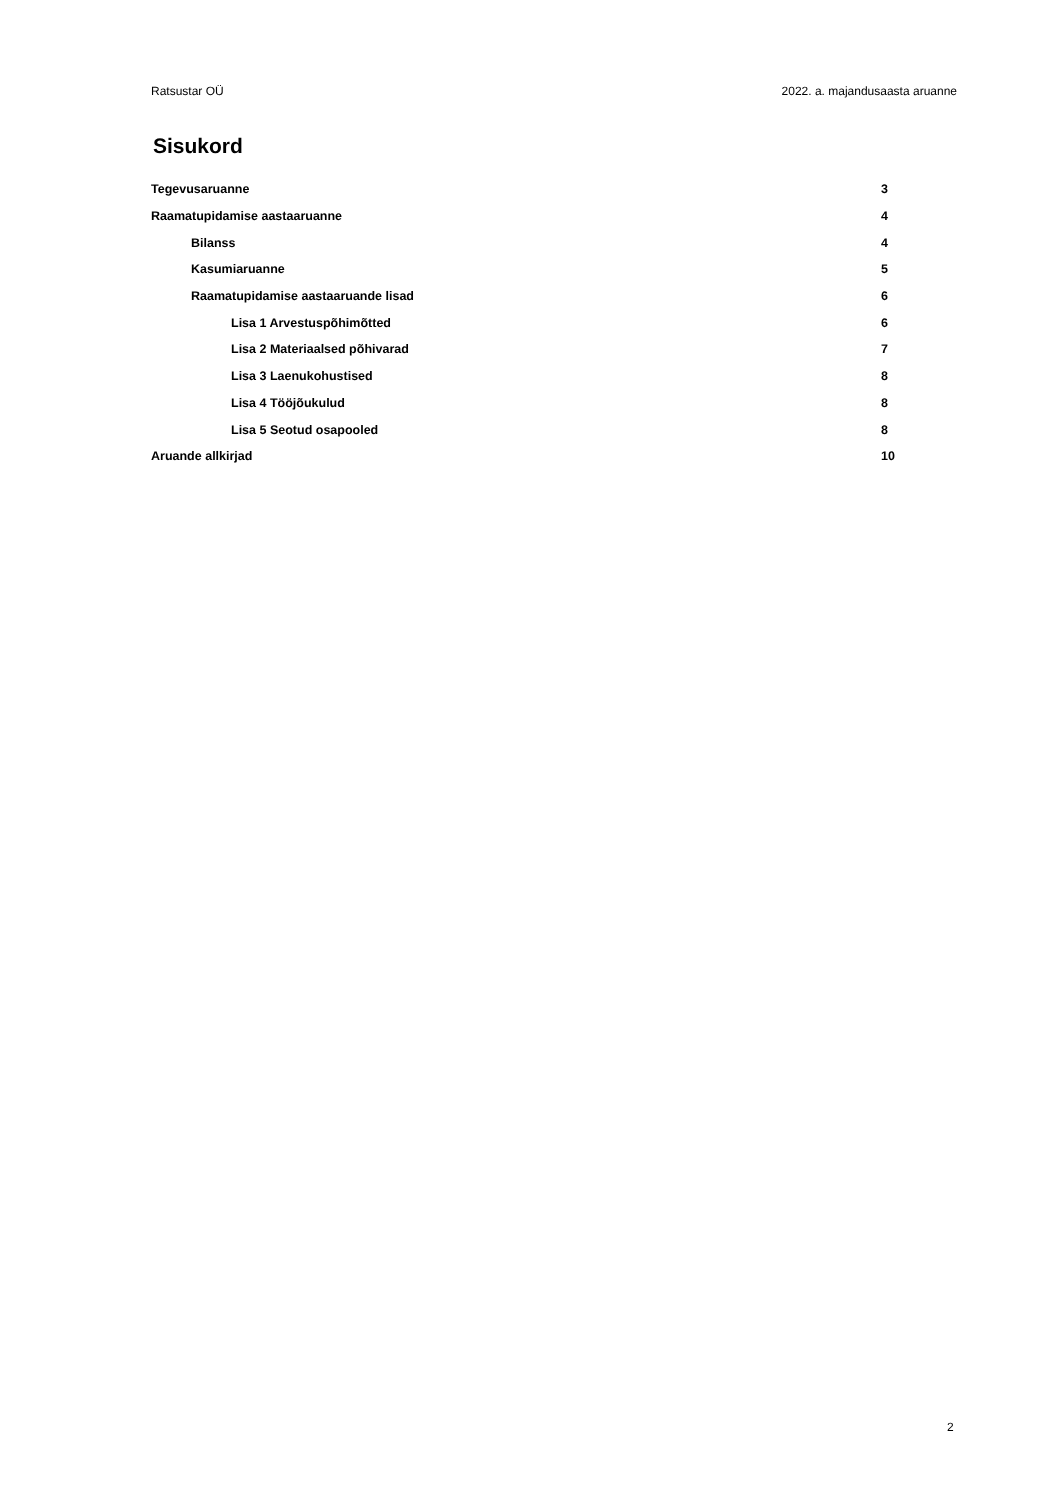Ratsustar OÜ 2022. a. majandusaasta aruanne
Sisukord
Tegevusaruanne 3
Raamatupidamise aastaaruanne 4
Bilanss 4
Kasumiaruanne 5
Raamatupidamise aastaaruande lisad 6
Lisa 1 Arvestuspõhimõtted 6
Lisa 2 Materiaalsed põhivarad 7
Lisa 3 Laenukohustised 8
Lisa 4 Tööjõukulud 8
Lisa 5 Seotud osapooled 8
Aruande allkirjad 10
2